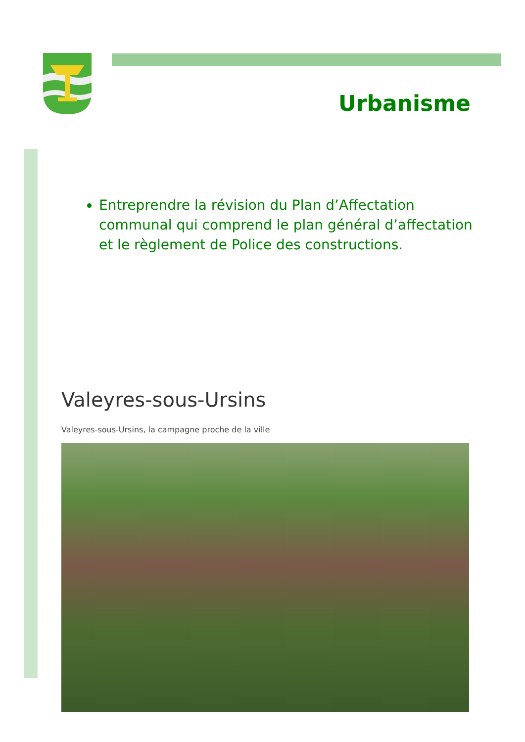Urbanisme
Entreprendre la révision du Plan d’Affectation communal qui comprend le plan général d’affectation et le règlement de Police des constructions.
Valeyres-sous-Ursins
Valeyres-sous-Ursins, la campagne proche de la ville